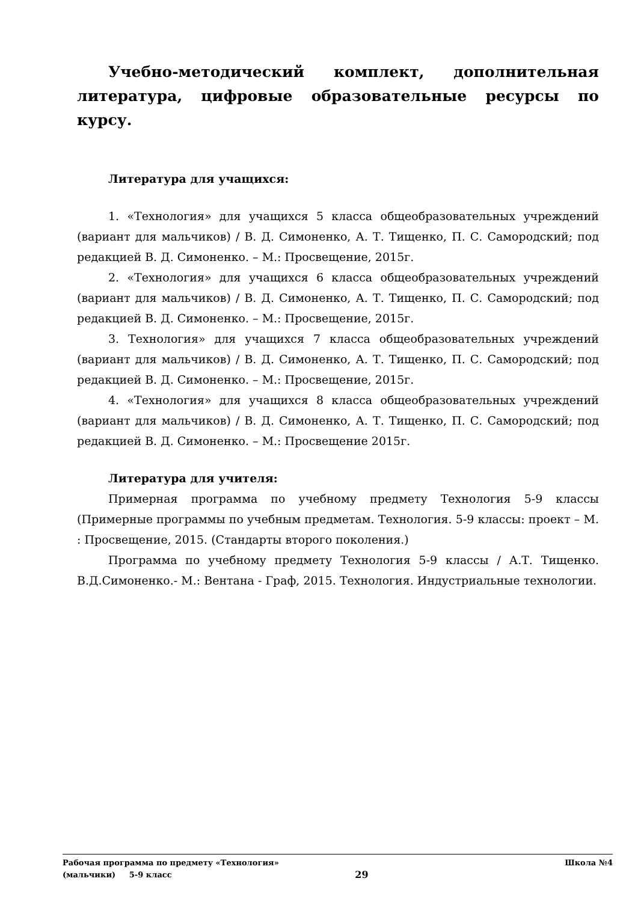Учебно-методический комплект, дополнительная литература, цифровые образовательные ресурсы по курсу.
Литература для учащихся:
1. «Технология» для учащихся 5 класса общеобразовательных учреждений (вариант для мальчиков) / В. Д. Симоненко, А. Т. Тищенко, П. С. Самородский; под редакцией В. Д. Симоненко. – М.: Просвещение, 2015г.
2. «Технология» для учащихся 6 класса общеобразовательных учреждений (вариант для мальчиков) / В. Д. Симоненко, А. Т. Тищенко, П. С. Самородский; под редакцией В. Д. Симоненко. – М.: Просвещение, 2015г.
3. Технология» для учащихся 7 класса общеобразовательных учреждений (вариант для мальчиков) / В. Д. Симоненко, А. Т. Тищенко, П. С. Самородский; под редакцией В. Д. Симоненко. – М.: Просвещение, 2015г.
4. «Технология» для учащихся 8 класса общеобразовательных учреждений (вариант для мальчиков) / В. Д. Симоненко, А. Т. Тищенко, П. С. Самородский; под редакцией В. Д. Симоненко. – М.: Просвещение 2015г.
Литература для учителя:
Примерная программа по учебному предмету Технология 5-9 классы (Примерные программы по учебным предметам. Технология. 5-9 классы: проект – М. : Просвещение, 2015. (Стандарты второго поколения.)
Программа по учебному предмету Технология 5-9 классы / А.Т. Тищенко. В.Д.Симоненко.- М.: Вентана - Граф, 2015. Технология. Индустриальные технологии.
Рабочая программа по предмету «Технология»
(мальчики) 5-9 класс
29
Школа №4